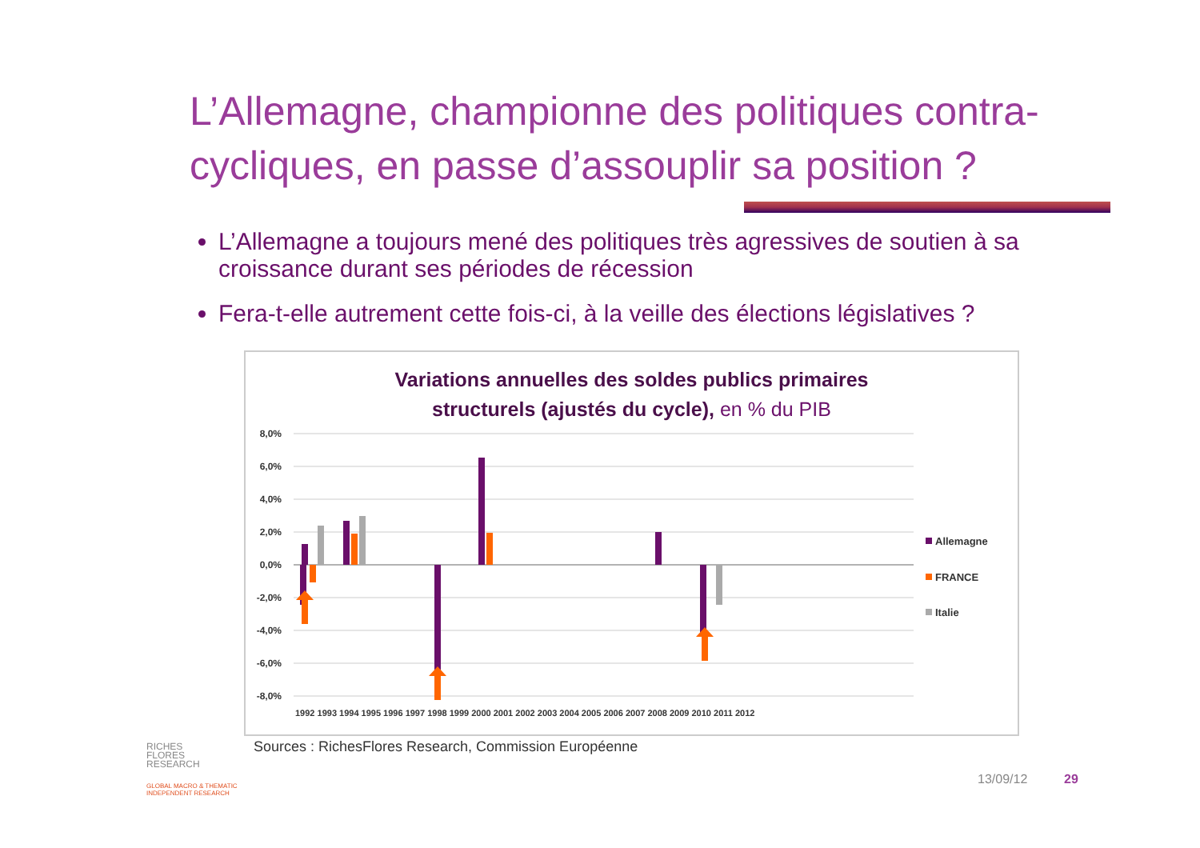L’Allemagne, championne des politiques contra-cycliques, en passe d’assouplir sa position ?
L’Allemagne a toujours mené des politiques très agressives de soutien à sa croissance durant ses périodes de récession
Fera-t-elle autrement cette fois-ci, à la veille des élections législatives ?
Variations annuelles des soldes publics primaires
structurels (ajustés du cycle), en % du PIB
8,0%
6,0%
4,0%
2,0%
0,0%
-2,0%
-4,0%
-6,0%
-8,0%
1992 1993 1994 1995 1996 1997 1998 1999 2000 2001 2002 2003 2004 2005 2006 2007 2008 2009 2010 2011 2012
Allemagne
FRANCE
Italie
Sources : RichesFlores Research, Commission Européenne
RICHES
FLORES
RESEARCH
GLOBAL MACRO & THEMATIC
INDEPENDENT RESEARCH
13/09/12 29